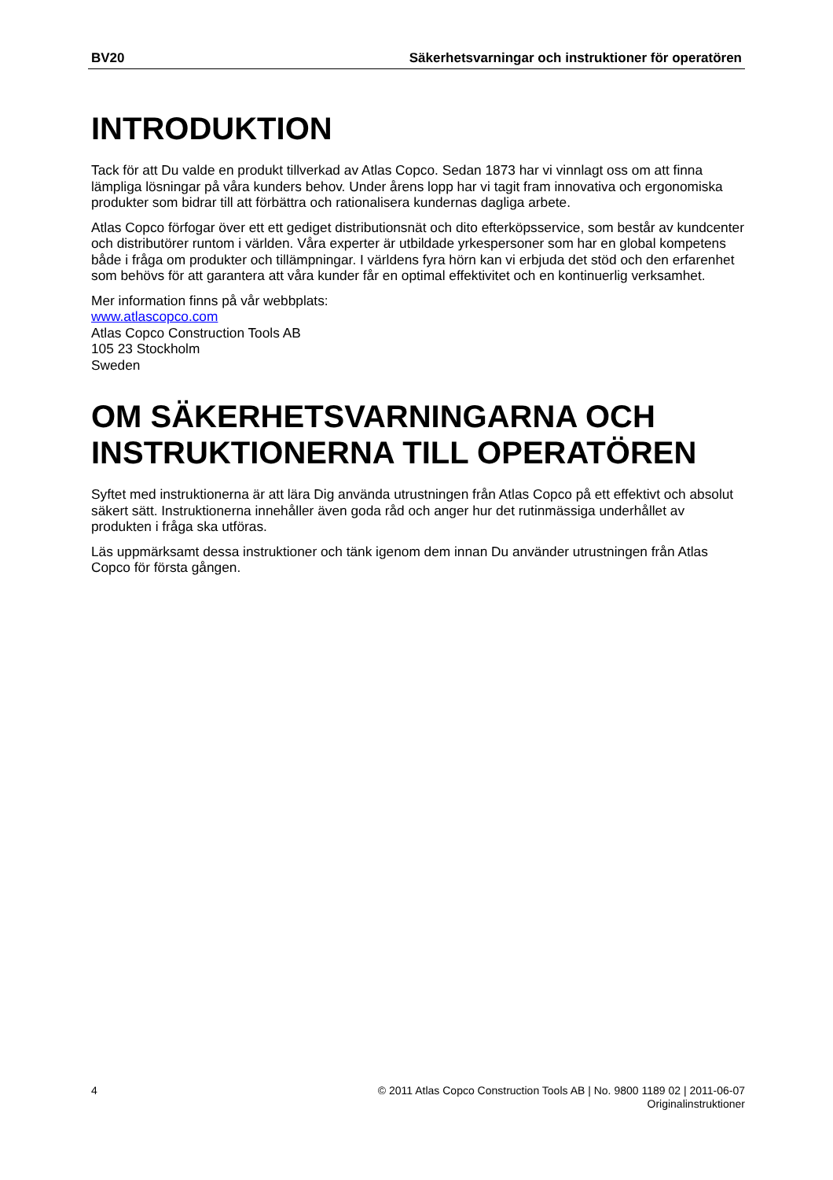BV20 Säkerhetsvarningar och instruktioner för operatören
INTRODUKTION
Tack för att Du valde en produkt tillverkad av Atlas Copco. Sedan 1873 har vi vinnlagt oss om att finna lämpliga lösningar på våra kunders behov. Under årens lopp har vi tagit fram innovativa och ergonomiska produkter som bidrar till att förbättra och rationalisera kundernas dagliga arbete.
Atlas Copco förfogar över ett ett gediget distributionsnät och dito efterköpsservice, som består av kundcenter och distributörer runtom i världen. Våra experter är utbildade yrkespersoner som har en global kompetens både i fråga om produkter och tillämpningar. I världens fyra hörn kan vi erbjuda det stöd och den erfarenhet som behövs för att garantera att våra kunder får en optimal effektivitet och en kontinuerlig verksamhet.
Mer information finns på vår webbplats:
www.atlascopco.com
Atlas Copco Construction Tools AB
105 23 Stockholm
Sweden
OM SÄKERHETSVARNINGARNA OCH INSTRUKTIONERNA TILL OPERATÖREN
Syftet med instruktionerna är att lära Dig använda utrustningen från Atlas Copco på ett effektivt och absolut säkert sätt. Instruktionerna innehåller även goda råd och anger hur det rutinmässiga underhållet av produkten i fråga ska utföras.
Läs uppmärksamt dessa instruktioner och tänk igenom dem innan Du använder utrustningen från Atlas Copco för första gången.
4 © 2011 Atlas Copco Construction Tools AB | No. 9800 1189 02 | 2011-06-07
Originalinstruktioner